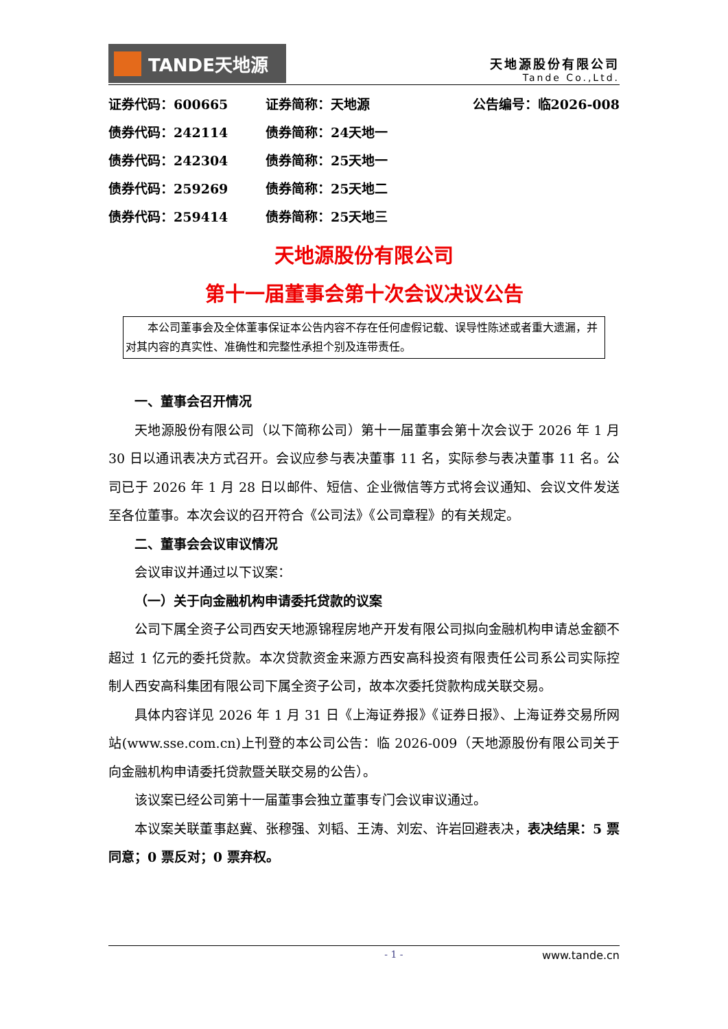TANDE天地源
天地源股份有限公司
Tande Co.,Ltd.
| 证券代码：600665 | 证券简称：天地源 | 公告编号：临2026-008 |
| 债券代码：242114 | 债券简称：24天地一 | |
| 债券代码：242304 | 债券简称：25天地一 | |
| 债券代码：259269 | 债券简称：25天地二 | |
| 债券代码：259414 | 债券简称：25天地三 | |
天地源股份有限公司
第十一届董事会第十次会议决议公告
本公司董事会及全体董事保证本公告内容不存在任何虚假记载、误导性陈述或者重大遗漏，并对其内容的真实性、准确性和完整性承担个别及连带责任。
一、董事会召开情况
天地源股份有限公司（以下简称公司）第十一届董事会第十次会议于 2026 年 1 月 30 日以通讯表决方式召开。会议应参与表决董事 11 名，实际参与表决董事 11 名。公司已于 2026 年 1 月 28 日以邮件、短信、企业微信等方式将会议通知、会议文件发送至各位董事。本次会议的召开符合《公司法》《公司章程》的有关规定。
二、董事会会议审议情况
会议审议并通过以下议案：
（一）关于向金融机构申请委托贷款的议案
公司下属全资子公司西安天地源锦程房地产开发有限公司拟向金融机构申请总金额不超过 1 亿元的委托贷款。本次贷款资金来源方西安高科投资有限责任公司系公司实际控制人西安高科集团有限公司下属全资子公司，故本次委托贷款构成关联交易。
具体内容详见 2026 年 1 月 31 日《上海证券报》《证券日报》、上海证券交易所网站(www.sse.com.cn)上刊登的本公司公告：临 2026-009（天地源股份有限公司关于向金融机构申请委托贷款暨关联交易的公告）。
该议案已经公司第十一届董事会独立董事专门会议审议通过。
本议案关联董事赵冀、张穆强、刘韬、王涛、刘宏、许岩回避表决，表决结果：5 票同意；0 票反对；0 票弃权。
- 1 - www.tande.cn